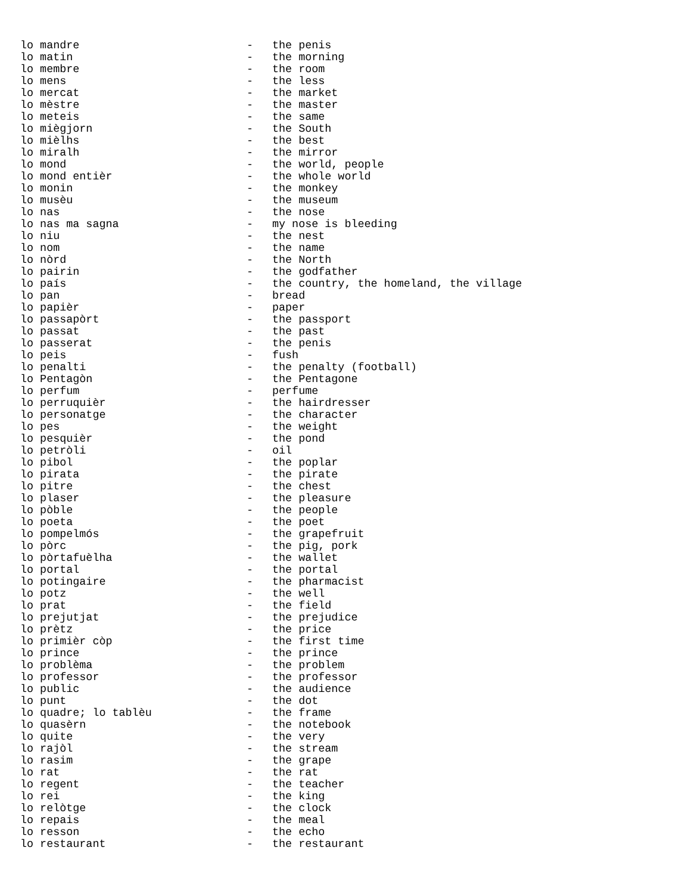| lo mandre | - | the penis |
| lo matin | - | the morning |
| lo membre | - | the room |
| lo mens | - | the less |
| lo mercat | - | the market |
| lo mèstre | - | the master |
| lo meteis | - | the same |
| lo miègjorn | - | the South |
| lo mièlhs | - | the best |
| lo miralh | - | the mirror |
| lo mond | - | the world, people |
| lo mond entièr | - | the whole world |
| lo monin | - | the monkey |
| lo musèu | - | the museum |
| lo nas | - | the nose |
| lo nas ma sagna | - | my nose is bleeding |
| lo niu | - | the nest |
| lo nom | - | the name |
| lo nòrd | - | the North |
| lo pairin | - | the godfather |
| lo país | - | the country, the homeland, the village |
| lo pan | - | bread |
| lo papièr | - | paper |
| lo passapòrt | - | the passport |
| lo passat | - | the past |
| lo passerat | - | the penis |
| lo peis | - | fush |
| lo penalti | - | the penalty (football) |
| lo Pentagòn | - | the Pentagone |
| lo perfum | - | perfume |
| lo perruquièr | - | the hairdresser |
| lo personatge | - | the character |
| lo pes | - | the weight |
| lo pesquièr | - | the pond |
| lo petròli | - | oil |
| lo pibol | - | the poplar |
| lo pirata | - | the pirate |
| lo pitre | - | the chest |
| lo plaser | - | the pleasure |
| lo pòble | - | the people |
| lo poeta | - | the poet |
| lo pompelmós | - | the grapefruit |
| lo pòrc | - | the pig, pork |
| lo pòrtafuèlha | - | the wallet |
| lo portal | - | the portal |
| lo potingaire | - | the pharmacist |
| lo potz | - | the well |
| lo prat | - | the field |
| lo prejutjat | - | the prejudice |
| lo prètz | - | the price |
| lo primièr còp | - | the first time |
| lo prince | - | the prince |
| lo problèma | - | the problem |
| lo professor | - | the professor |
| lo public | - | the audience |
| lo punt | - | the dot |
| lo quadre; lo tablèu | - | the frame |
| lo quasèrn | - | the notebook |
| lo quite | - | the very |
| lo rajòl | - | the stream |
| lo rasim | - | the grape |
| lo rat | - | the rat |
| lo regent | - | the teacher |
| lo rei | - | the king |
| lo relòtge | - | the clock |
| lo repais | - | the meal |
| lo resson | - | the echo |
| lo restaurant | - | the restaurant |